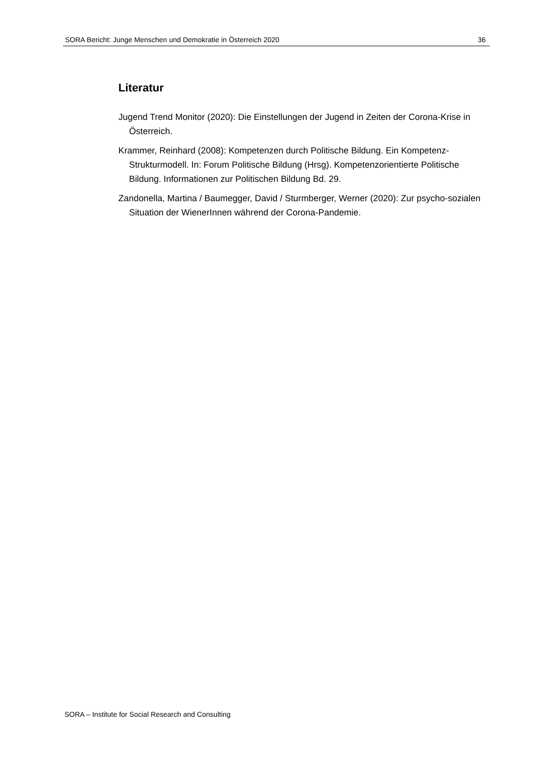SORA Bericht: Junge Menschen und Demokratie in Österreich 2020 36
Literatur
Jugend Trend Monitor (2020): Die Einstellungen der Jugend in Zeiten der Corona-Krise in Österreich.
Krammer, Reinhard (2008): Kompetenzen durch Politische Bildung. Ein Kompetenz-Strukturmodell. In: Forum Politische Bildung (Hrsg). Kompetenzorientierte Politische Bildung. Informationen zur Politischen Bildung Bd. 29.
Zandonella, Martina / Baumegger, David / Sturmberger, Werner (2020): Zur psycho-sozialen Situation der WienerInnen während der Corona-Pandemie.
SORA – Institute for Social Research and Consulting